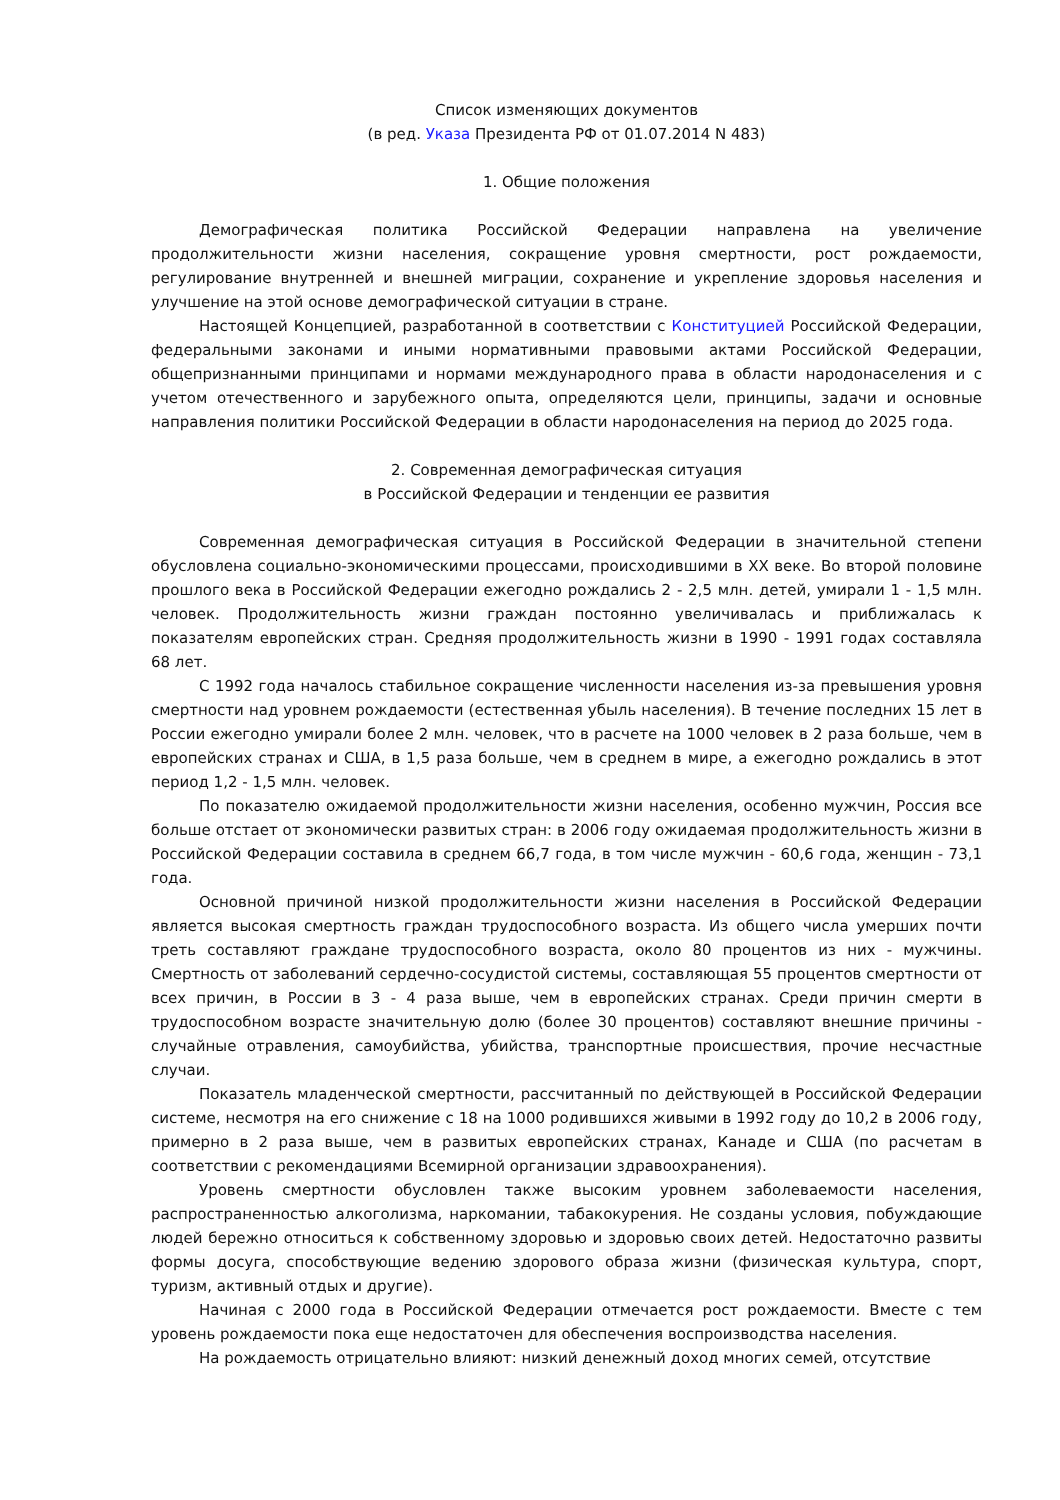Список изменяющих документов
(в ред. Указа Президента РФ от 01.07.2014 N 483)
1. Общие положения
Демографическая политика Российской Федерации направлена на увеличение продолжительности жизни населения, сокращение уровня смертности, рост рождаемости, регулирование внутренней и внешней миграции, сохранение и укрепление здоровья населения и улучшение на этой основе демографической ситуации в стране.
Настоящей Концепцией, разработанной в соответствии с Конституцией Российской Федерации, федеральными законами и иными нормативными правовыми актами Российской Федерации, общепризнанными принципами и нормами международного права в области народонаселения и с учетом отечественного и зарубежного опыта, определяются цели, принципы, задачи и основные направления политики Российской Федерации в области народонаселения на период до 2025 года.
2. Современная демографическая ситуация
в Российской Федерации и тенденции ее развития
Современная демографическая ситуация в Российской Федерации в значительной степени обусловлена социально-экономическими процессами, происходившими в XX веке. Во второй половине прошлого века в Российской Федерации ежегодно рождались 2 - 2,5 млн. детей, умирали 1 - 1,5 млн. человек. Продолжительность жизни граждан постоянно увеличивалась и приближалась к показателям европейских стран. Средняя продолжительность жизни в 1990 - 1991 годах составляла 68 лет.
С 1992 года началось стабильное сокращение численности населения из-за превышения уровня смертности над уровнем рождаемости (естественная убыль населения). В течение последних 15 лет в России ежегодно умирали более 2 млн. человек, что в расчете на 1000 человек в 2 раза больше, чем в европейских странах и США, в 1,5 раза больше, чем в среднем в мире, а ежегодно рождались в этот период 1,2 - 1,5 млн. человек.
По показателю ожидаемой продолжительности жизни населения, особенно мужчин, Россия все больше отстает от экономически развитых стран: в 2006 году ожидаемая продолжительность жизни в Российской Федерации составила в среднем 66,7 года, в том числе мужчин - 60,6 года, женщин - 73,1 года.
Основной причиной низкой продолжительности жизни населения в Российской Федерации является высокая смертность граждан трудоспособного возраста. Из общего числа умерших почти треть составляют граждане трудоспособного возраста, около 80 процентов из них - мужчины. Смертность от заболеваний сердечно-сосудистой системы, составляющая 55 процентов смертности от всех причин, в России в 3 - 4 раза выше, чем в европейских странах. Среди причин смерти в трудоспособном возрасте значительную долю (более 30 процентов) составляют внешние причины - случайные отравления, самоубийства, убийства, транспортные происшествия, прочие несчастные случаи.
Показатель младенческой смертности, рассчитанный по действующей в Российской Федерации системе, несмотря на его снижение с 18 на 1000 родившихся живыми в 1992 году до 10,2 в 2006 году, примерно в 2 раза выше, чем в развитых европейских странах, Канаде и США (по расчетам в соответствии с рекомендациями Всемирной организации здравоохранения).
Уровень смертности обусловлен также высоким уровнем заболеваемости населения, распространенностью алкоголизма, наркомании, табакокурения. Не созданы условия, побуждающие людей бережно относиться к собственному здоровью и здоровью своих детей. Недостаточно развиты формы досуга, способствующие ведению здорового образа жизни (физическая культура, спорт, туризм, активный отдых и другие).
Начиная с 2000 года в Российской Федерации отмечается рост рождаемости. Вместе с тем уровень рождаемости пока еще недостаточен для обеспечения воспроизводства населения.
На рождаемость отрицательно влияют: низкий денежный доход многих семей, отсутствие